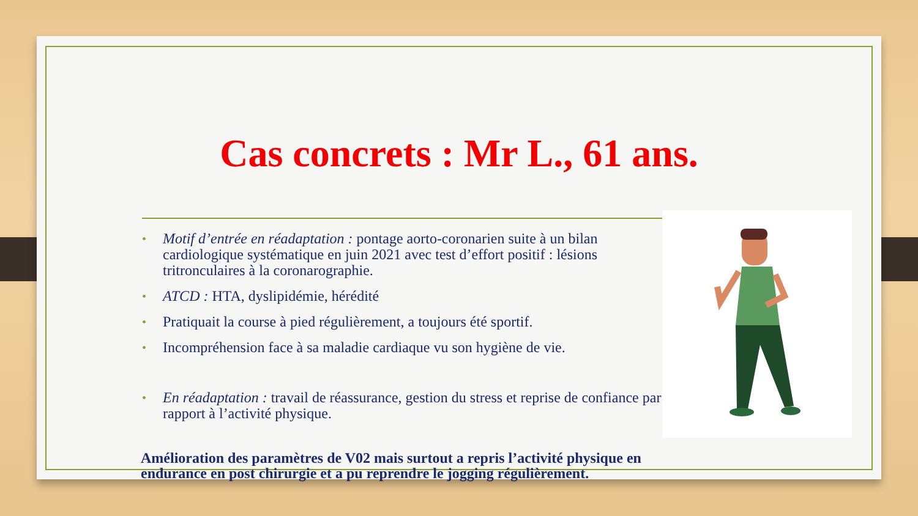Cas concrets : Mr L., 61 ans.
• Motif d’entrée en réadaptation : pontage aorto-coronarien suite à un bilan cardiologique systématique en juin 2021 avec test d’effort positif : lésions tritronculaires à la coronarographie.
• ATCD : HTA, dyslipidémie, hérédité
• Pratiquait la course à pied régulièrement, a toujours été sportif.
• Incompréhension face à sa maladie cardiaque vu son hygiène de vie.
• En réadaptation : travail de réassurance, gestion du stress et reprise de confiance par rapport à l’activité physique.
Amélioration des paramètres de V02 mais surtout a repris l’activité physique en endurance en post chirurgie et a pu reprendre le jogging régulièrement.